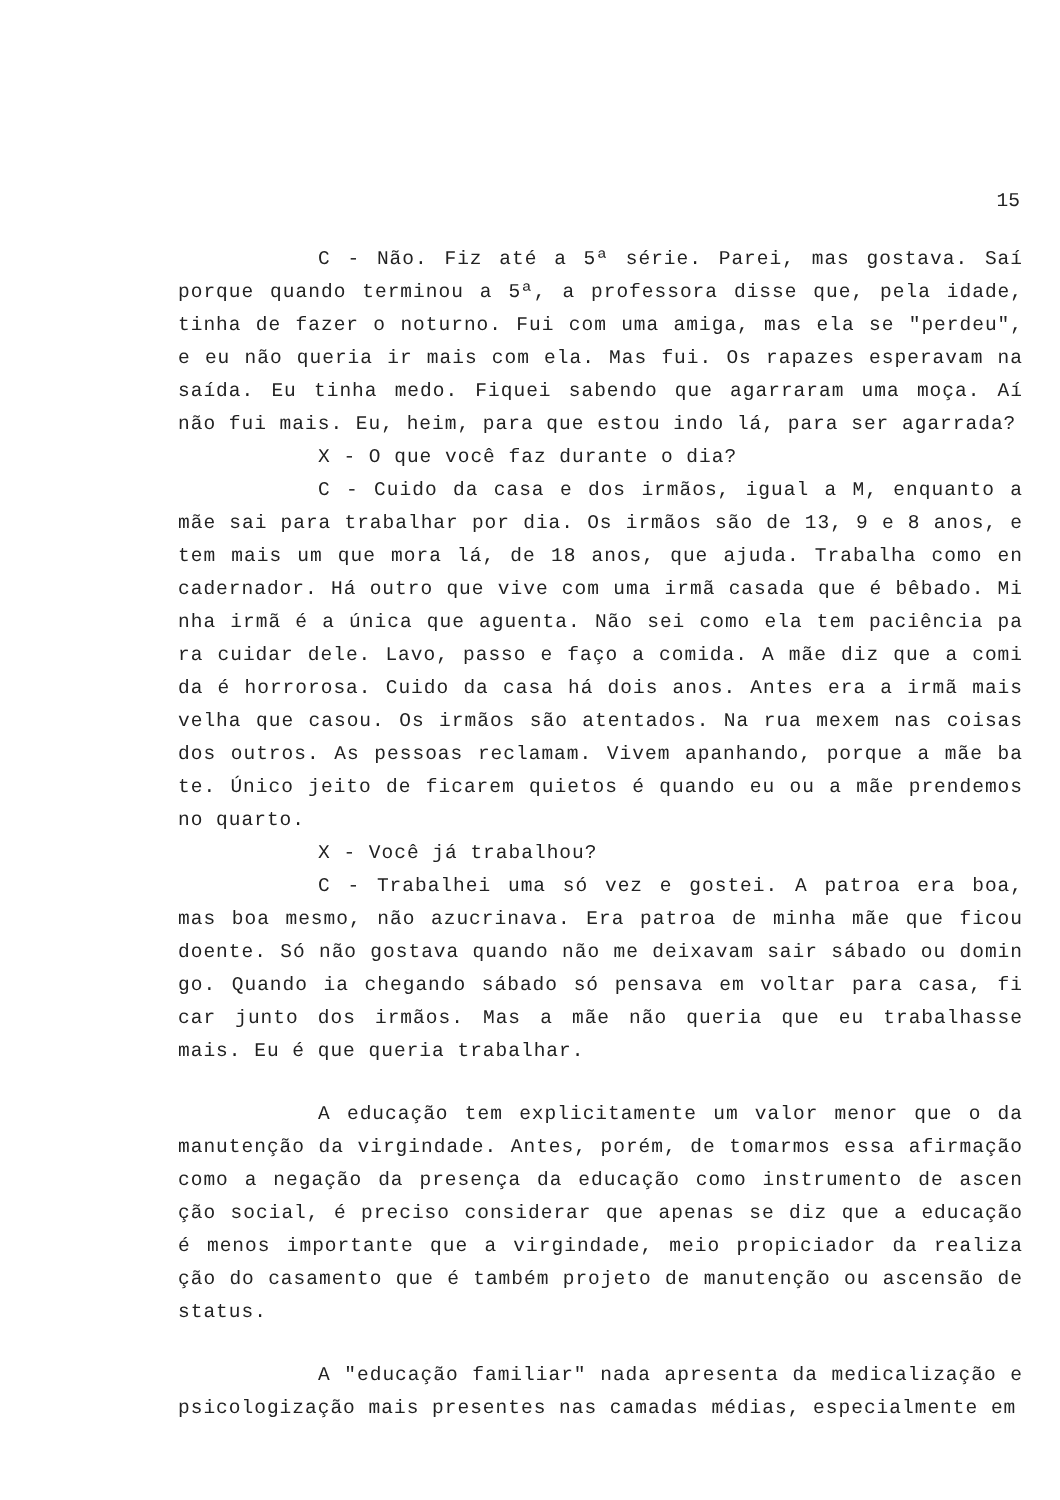15
C - Não. Fiz até a 5ª série. Parei, mas gostava. Saí porque quando terminou a 5ª, a professora disse que, pela idade, tinha de fazer o noturno. Fui com uma amiga, mas ela se "perdeu", e eu não queria ir mais com ela. Mas fui. Os rapazes esperavam na saída. Eu tinha medo. Fiquei sabendo que agarraram uma moça. Aí não fui mais. Eu, heim, para que estou indo lá, para ser agarrada?
X - O que você faz durante o dia?
C - Cuido da casa e dos irmãos, igual a M, enquanto a mãe sai para trabalhar por dia. Os irmãos são de 13, 9 e 8 anos, e tem mais um que mora lá, de 18 anos, que ajuda. Trabalha como en cadernador. Há outro que vive com uma irmã casada que é bêbado. Mi nha irmã é a única que aguenta. Não sei como ela tem paciência pa ra cuidar dele. Lavo, passo e faço a comida. A mãe diz que a comi da é horrorosa. Cuido da casa há dois anos. Antes era a irmã mais velha que casou. Os irmãos são atentados. Na rua mexem nas coisas dos outros. As pessoas reclamam. Vivem apanhando, porque a mãe ba te. Único jeito de ficarem quietos é quando eu ou a mãe prendemos no quarto.
X - Você já trabalhou?
C - Trabalhei uma só vez e gostei. A patroa era boa, mas boa mesmo, não azucrinava. Era patroa de minha mãe que ficou doente. Só não gostava quando não me deixavam sair sábado ou domin go. Quando ia chegando sábado só pensava em voltar para casa, fi car junto dos irmãos. Mas a mãe não queria que eu trabalhasse mais. Eu é que queria trabalhar.
A educação tem explicitamente um valor menor que o da manutenção da virgindade. Antes, porém, de tomarmos essa afirmação como a negação da presença da educação como instrumento de ascen ção social, é preciso considerar que apenas se diz que a educação é menos importante que a virgindade, meio propiciador da realiza ção do casamento que é também projeto de manutenção ou ascensão de status.
A "educação familiar" nada apresenta da medicalização e psicologização mais presentes nas camadas médias, especialmente em